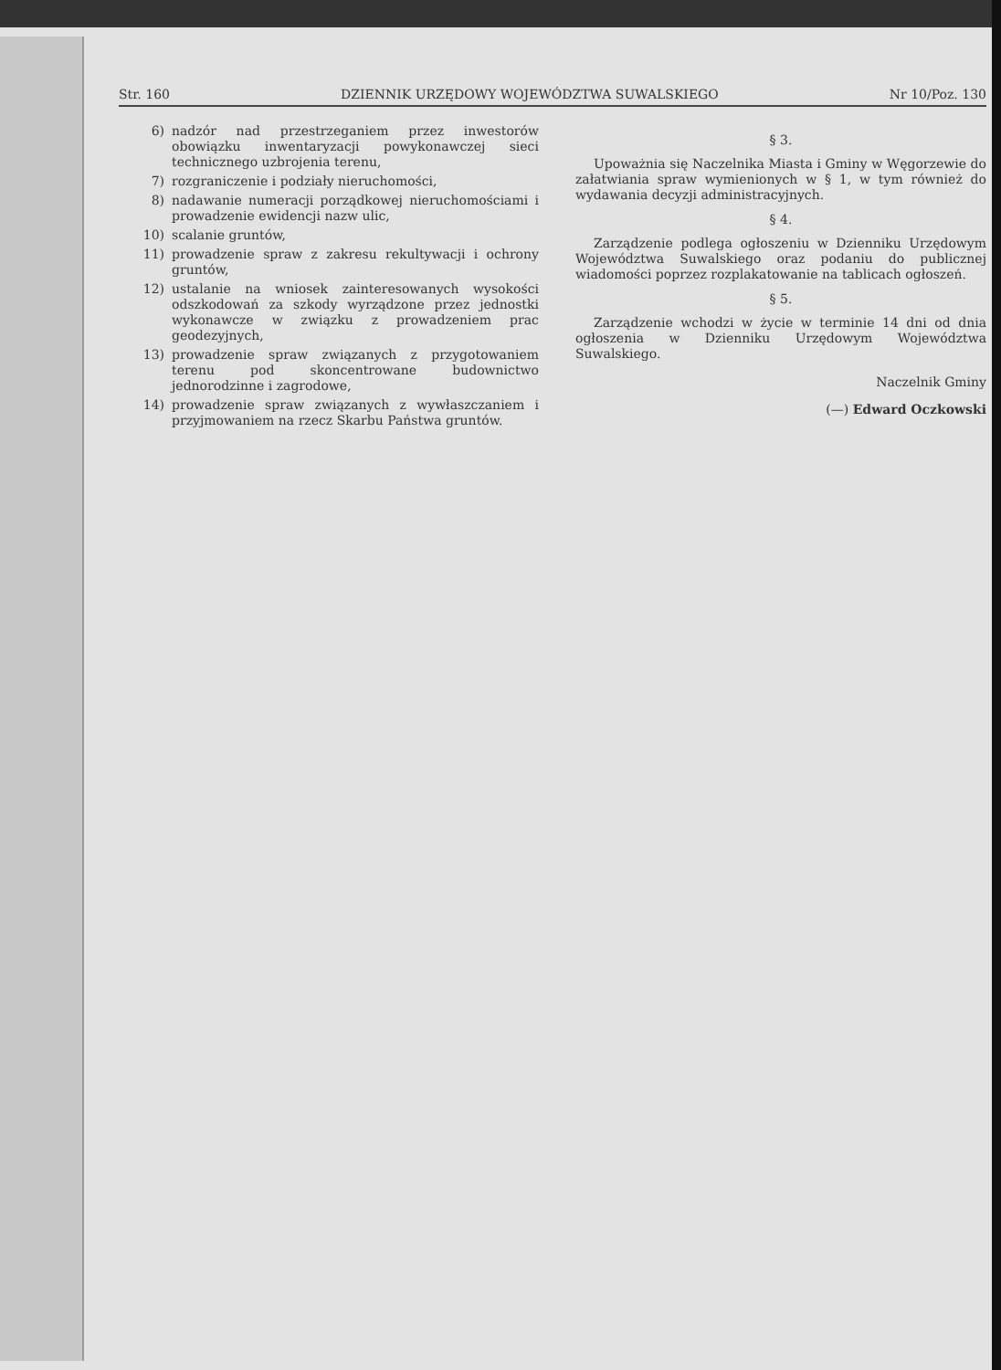Str. 160 DZIENNIK URZĘDOWY WOJEWÓDZTWA SUWALSKIEGO Nr 10/Poz. 130
6) nadzór nad przestrzeganiem przez inwestorów obowiązku inwentaryzacji powykonawczej sieci technicznego uzbrojenia terenu,
7) rozgraniczenie i podziały nieruchomości,
8) nadawanie numeracji porządkowej nieruchomościami i prowadzenie ewidencji nazw ulic,
10) scalanie gruntów,
11) prowadzenie spraw z zakresu rekultywacji i ochrony gruntów,
12) ustalanie na wniosek zainteresowanych wysokości odszkodowań za szkody wyrządzone przez jednostki wykonawcze w związku z prowadzeniem prac geodezyjnych,
13) prowadzenie spraw związanych z przygotowaniem terenu pod skoncentrowane budownictwo jednorodzinne i zagrodowe,
14) prowadzenie spraw związanych z wywłaszczaniem i przyjmowaniem na rzecz Skarbu Państwa gruntów.
§ 3.
Upoważnia się Naczelnika Miasta i Gminy w Węgorzewie do załatwiania spraw wymienionych w § 1, w tym również do wydawania decyzji administracyjnych.
§ 4.
Zarządzenie podlega ogłoszeniu w Dzienniku Urzędowym Województwa Suwalskiego oraz podaniu do publicznej wiadomości poprzez rozplakatowanie na tablicach ogłoszeń.
§ 5.
Zarządzenie wchodzi w życie w terminie 14 dni od dnia ogłoszenia w Dzienniku Urzędowym Województwa Suwalskiego.
Naczelnik Gminy
(—) Edward Oczkowski